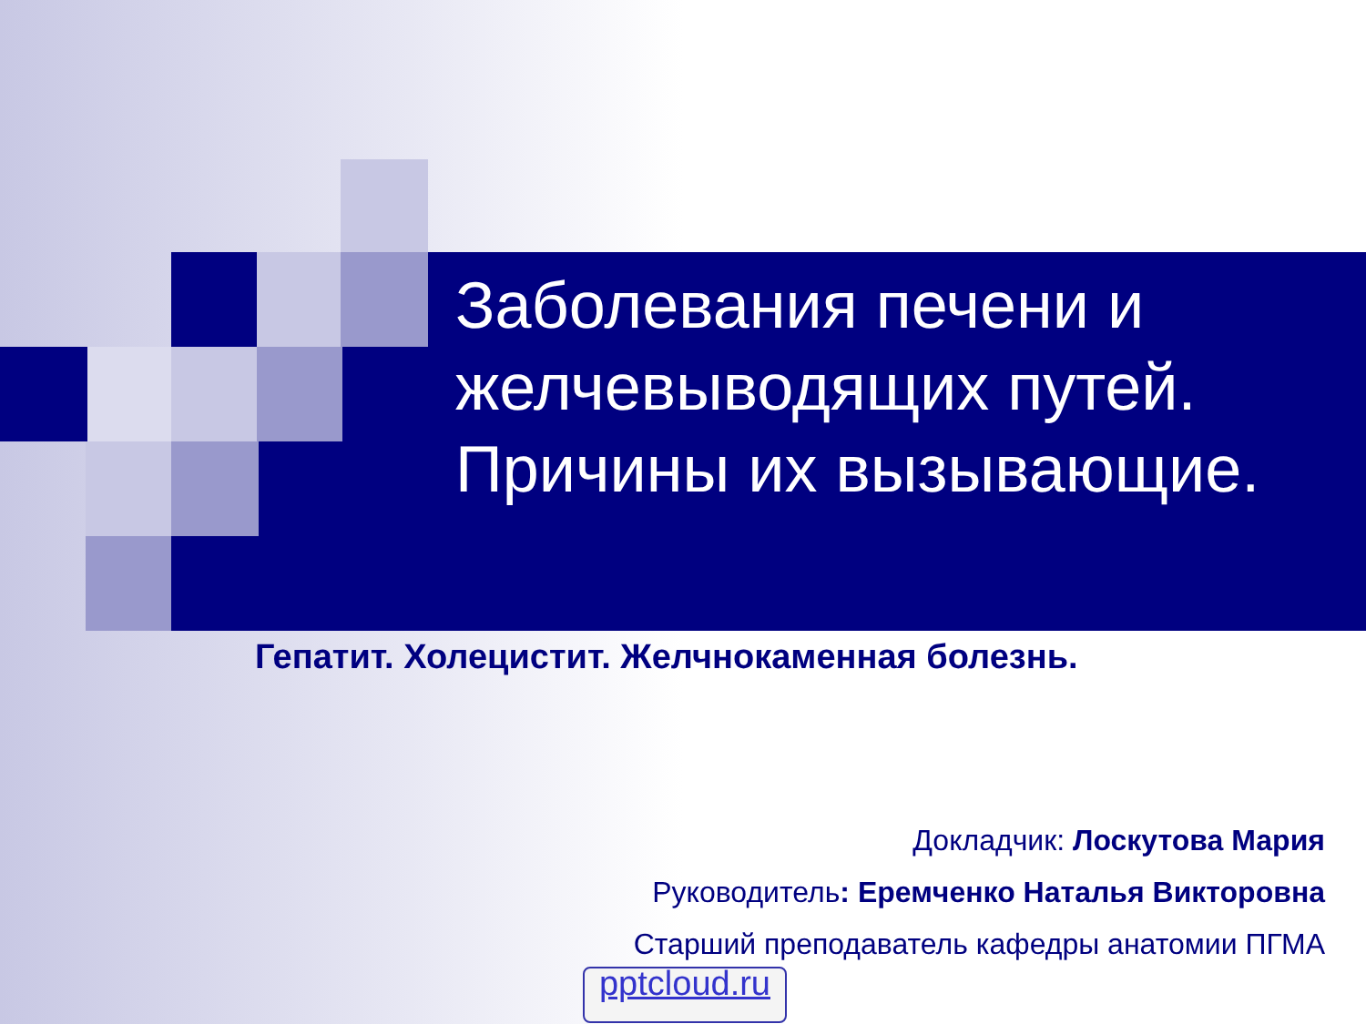Заболевания печени и желчевыводящих путей. Причины их вызывающие.
Гепатит. Холецистит. Желчнокаменная болезнь.
Докладчик: Лоскутова Мария
Руководитель: Еремченко Наталья Викторовна
Старший преподаватель кафедры анатомии ПГМА
pptcloud.ru